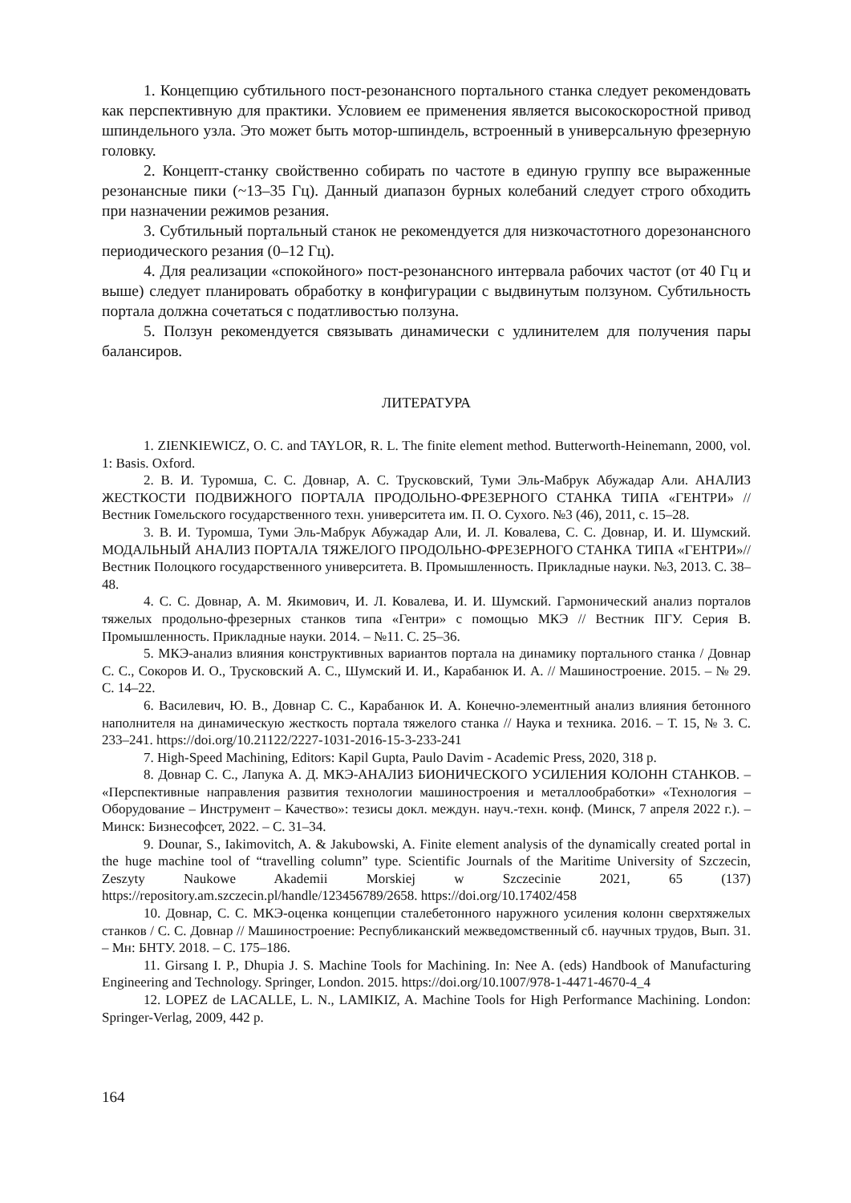1. Концепцию субтильного пост-резонансного портального станка следует рекомендовать как перспективную для практики. Условием ее применения является высокоскоростной привод шпиндельного узла. Это может быть мотор-шпиндель, встроенный в универсальную фрезерную головку.
2. Концепт-станку свойственно собирать по частоте в единую группу все выраженные резонансные пики (~13–35 Гц). Данный диапазон бурных колебаний следует строго обходить при назначении режимов резания.
3. Субтильный портальный станок не рекомендуется для низкочастотного дорезонансного периодического резания (0–12 Гц).
4. Для реализации «спокойного» пост-резонансного интервала рабочих частот (от 40 Гц и выше) следует планировать обработку в конфигурации с выдвинутым ползуном. Субтильность портала должна сочетаться с податливостью ползуна.
5. Ползун рекомендуется связывать динамически с удлинителем для получения пары балансиров.
ЛИТЕРАТУРА
1. ZIENKIEWICZ, O. C. and TAYLOR, R. L. The finite element method. Butterworth-Heinemann, 2000, vol. 1: Basis. Oxford.
2. В. И. Туромша, С. С. Довнар, А. С. Трусковский, Туми Эль-Мабрук Абужадар Али. АНАЛИЗ ЖЕСТКОСТИ ПОДВИЖНОГО ПОРТАЛА ПРОДОЛЬНО-ФРЕЗЕРНОГО СТАНКА ТИПА «ГЕНТРИ» // Вестник Гомельского государственного техн. университета им. П. О. Сухого. №3 (46), 2011, с. 15–28.
3. В. И. Туромша, Туми Эль-Мабрук Абужадар Али, И. Л. Ковалева, С. С. Довнар, И. И. Шумский. МОДАЛЬНЫЙ АНАЛИЗ ПОРТАЛА ТЯЖЕЛОГО ПРОДОЛЬНО-ФРЕЗЕРНОГО СТАНКА ТИПА «ГЕНТРИ»// Вестник Полоцкого государственного университета. В. Промышленность. Прикладные науки. №3, 2013. С. 38–48.
4. С. С. Довнар, А. М. Якимович, И. Л. Ковалева, И. И. Шумский. Гармонический анализ порталов тяжелых продольно-фрезерных станков типа «Гентри» с помощью МКЭ // Вестник ПГУ. Серия В. Промышленность. Прикладные науки. 2014. – №11. С. 25–36.
5. МКЭ-анализ влияния конструктивных вариантов портала на динамику портального станка / Довнар С. С., Сокоров И. О., Трусковский А. С., Шумский И. И., Карабанюк И. А. // Машиностроение. 2015. – № 29. С. 14–22.
6. Василевич, Ю. В., Довнар С. С., Карабанюк И. А. Конечно-элементный анализ влияния бетонного наполнителя на динамическую жесткость портала тяжелого станка // Наука и техника. 2016. – Т. 15, № 3. С. 233–241. https://doi.org/10.21122/2227-1031-2016-15-3-233-241
7. High-Speed Machining, Editors: Kapil Gupta, Paulo Davim - Academic Press, 2020, 318 p.
8. Довнар С. С., Лапука А. Д. МКЭ-АНАЛИЗ БИОНИЧЕСКОГО УСИЛЕНИЯ КОЛОНН СТАНКОВ. – «Перспективные направления развития технологии машиностроения и металлообработки» «Технология – Оборудование – Инструмент – Качество»: тезисы докл. междун. науч.-техн. конф. (Минск, 7 апреля 2022 г.). – Минск: Бизнесофсет, 2022. – С. 31–34.
9. Dounar, S., Iakimovitch, A. & Jakubowski, A. Finite element analysis of the dynamically created portal in the huge machine tool of “travelling column” type. Scientific Journals of the Maritime University of Szczecin, Zeszyty Naukowe Akademii Morskiej w Szczecinie 2021, 65 (137) https://repository.am.szczecin.pl/handle/123456789/2658. https://doi.org/10.17402/458
10. Довнар, С. С. МКЭ-оценка концепции сталебетонного наружного усиления колонн сверхтяжелых станков / С. С. Довнар // Машиностроение: Республиканский межведомственный сб. научных трудов, Вып. 31. – Мн: БНТУ. 2018. – С. 175–186.
11. Girsang I. P., Dhupia J. S. Machine Tools for Machining. In: Nee A. (eds) Handbook of Manufacturing Engineering and Technology. Springer, London. 2015. https://doi.org/10.1007/978-1-4471-4670-4_4
12. LOPEZ de LACALLE, L. N., LAMIKIZ, A. Machine Tools for High Performance Machining. London: Springer-Verlag, 2009, 442 p.
164